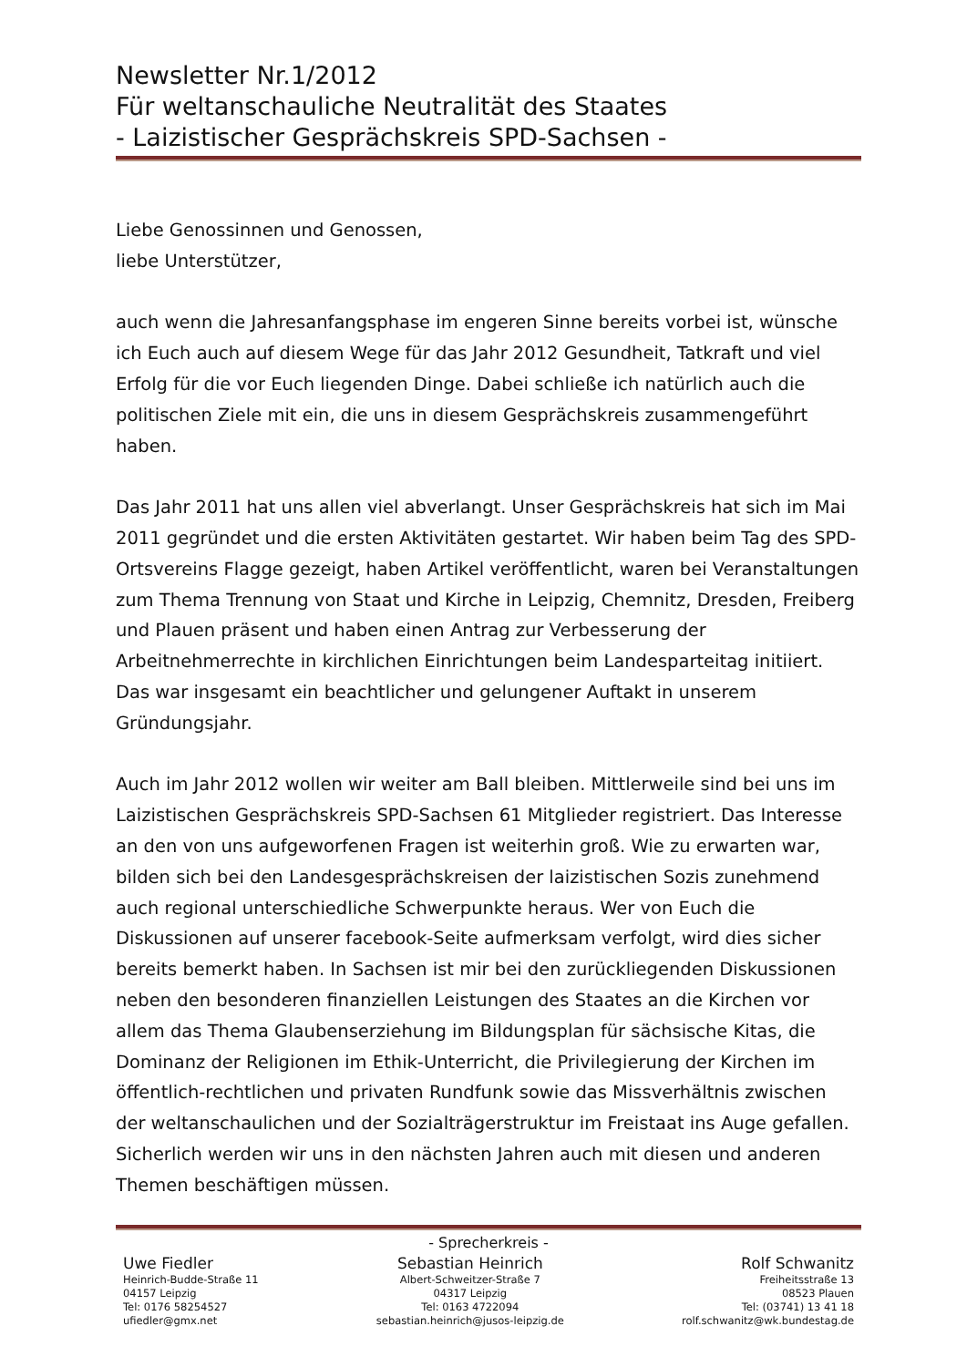Newsletter Nr.1/2012
Für weltanschauliche Neutralität des Staates
- Laizistischer Gesprächskreis SPD-Sachsen -
Liebe Genossinnen und Genossen,
liebe Unterstützer,
auch wenn die Jahresanfangsphase im engeren Sinne bereits vorbei ist, wünsche ich Euch auch auf diesem Wege für das Jahr 2012 Gesundheit, Tatkraft und viel Erfolg für die vor Euch liegenden Dinge. Dabei schließe ich natürlich auch die politischen Ziele mit ein, die uns in diesem Gesprächskreis zusammengeführt haben.
Das Jahr 2011 hat uns allen viel abverlangt. Unser Gesprächskreis hat sich im Mai 2011 gegründet und die ersten Aktivitäten gestartet. Wir haben beim Tag des SPD-Ortsvereins Flagge gezeigt, haben Artikel veröffentlicht, waren bei Veranstaltungen zum Thema Trennung von Staat und Kirche in Leipzig, Chemnitz, Dresden, Freiberg und Plauen präsent und haben einen Antrag zur Verbesserung der Arbeitnehmerrechte in kirchlichen Einrichtungen beim Landesparteitag initiiert. Das war insgesamt ein beachtlicher und gelungener Auftakt in unserem Gründungsjahr.
Auch im Jahr 2012 wollen wir weiter am Ball bleiben. Mittlerweile sind bei uns im Laizistischen Gesprächskreis SPD-Sachsen 61 Mitglieder registriert. Das Interesse an den von uns aufgeworfenen Fragen ist weiterhin groß. Wie zu erwarten war, bilden sich bei den Landesgesprächskreisen der laizistischen Sozis zunehmend auch regional unterschiedliche Schwerpunkte heraus. Wer von Euch die Diskussionen auf unserer facebook-Seite aufmerksam verfolgt, wird dies sicher bereits bemerkt haben. In Sachsen ist mir bei den zurückliegenden Diskussionen neben den besonderen finanziellen Leistungen des Staates an die Kirchen vor allem das Thema Glaubenserziehung im Bildungsplan für sächsische Kitas, die Dominanz der Religionen im Ethik-Unterricht, die Privilegierung der Kirchen im öffentlich-rechtlichen und privaten Rundfunk sowie das Missverhältnis zwischen der weltanschaulichen und der Sozialträgerstruktur im Freistaat ins Auge gefallen. Sicherlich werden wir uns in den nächsten Jahren auch mit diesen und anderen Themen beschäftigen müssen.
- Sprecherkreis -
Uwe Fiedler
Heinrich-Budde-Straße 11
04157 Leipzig
Tel: 0176 58254527
ufiedler@gmx.net
Sebastian Heinrich
Albert-Schweitzer-Straße 7
04317 Leipzig
Tel: 0163 4722094
sebastian.heinrich@jusos-leipzig.de
Rolf Schwanitz
Freiheitsstraße 13
08523 Plauen
Tel: (03741) 13 41 18
rolf.schwanitz@wk.bundestag.de